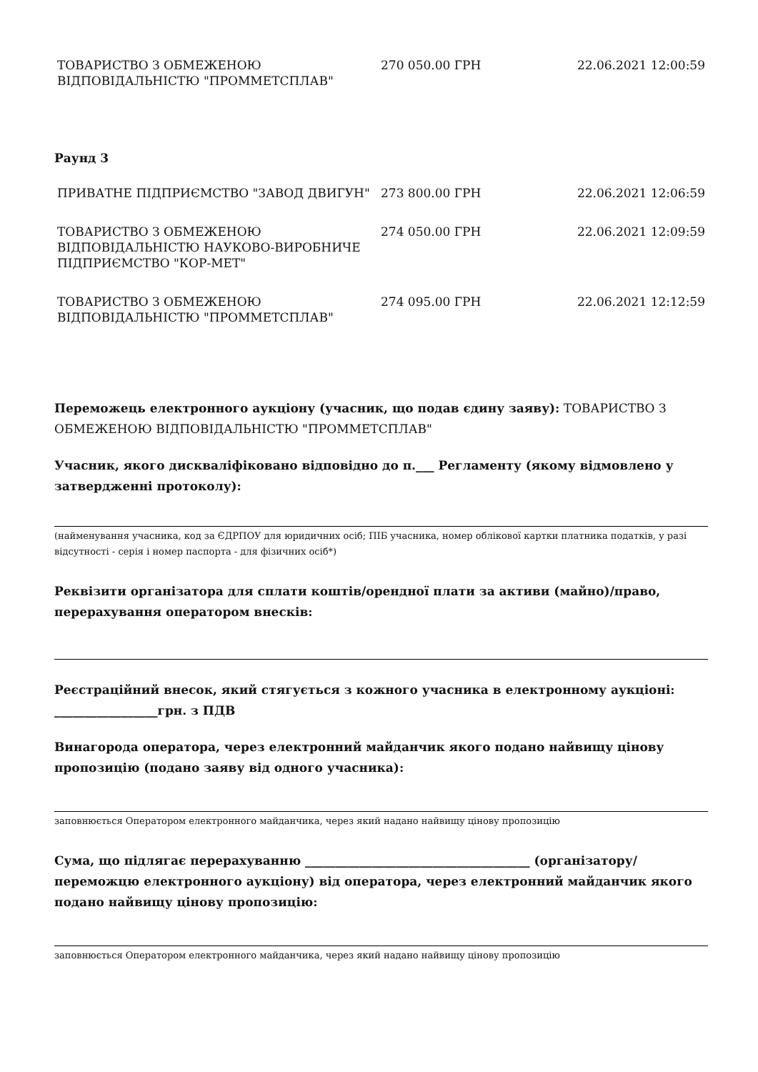| ТОВАРИСТВО З ОБМЕЖЕНОЮ ВІДПОВІДАЛЬНІСТЮ "ПРОММЕТСПЛАВ" | 270 050.00 ГРН | 22.06.2021 12:00:59 |
Раунд 3
| ПРИВАТНЕ ПІДПРИЄМСТВО "ЗАВОД ДВИГУН" | 273 800.00 ГРН | 22.06.2021 12:06:59 |
| ТОВАРИСТВО З ОБМЕЖЕНОЮ ВІДПОВІДАЛЬНІСТЮ НАУКОВО-ВИРОБНИЧЕ ПІДПРИЄМСТВО "КОР-МЕТ" | 274 050.00 ГРН | 22.06.2021 12:09:59 |
| ТОВАРИСТВО З ОБМЕЖЕНОЮ ВІДПОВІДАЛЬНІСТЮ "ПРОММЕТСПЛАВ" | 274 095.00 ГРН | 22.06.2021 12:12:59 |
Переможець електронного аукціону (учасник, що подав єдину заяву): ТОВАРИСТВО З ОБМЕЖЕНОЮ ВІДПОВІДАЛЬНІСТЮ "ПРОММЕТСПЛАВ"
Учасник, якого дискваліфіковано відповідно до п.___ Регламенту (якому відмовлено у затвердженні протоколу):
(найменування учасника, код за ЄДРПОУ для юридичних осіб; ПІБ учасника, номер облікової картки платника податків, у разі відсутності - серія і номер паспорта - для фізичних осіб*)
Реквізити організатора для сплати коштів/орендної плати за активи (майно)/право, перерахування оператором внесків:
Реєстраційний внесок, який стягується з кожного учасника в електронному аукціоні: _________________грн. з ПДВ
Винагорода оператора, через електронний майданчик якого подано найвищу цінову пропозицію (подано заяву від одного учасника):
заповнюється Оператором електронного майданчика, через який надано найвищу цінову пропозицію
Сума, що підлягає перерахуванню _____________________________________ (організатору/переможцю електронного аукціону) від оператора, через електронний майданчик якого подано найвищу цінову пропозицію:
заповнюється Оператором електронного майданчика, через який надано найвищу цінову пропозицію